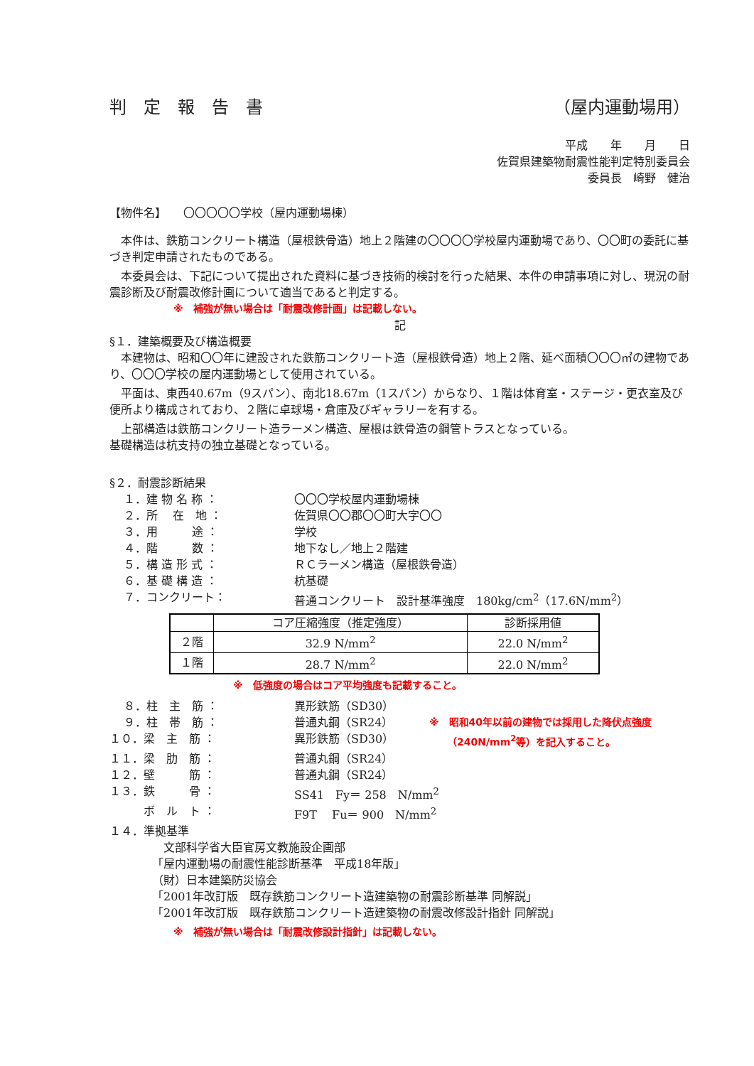判　定　報　告　書 （屋内運動場用）
平成　　年　　月　　日
佐賀県建築物耐震性能判定特別委員会
委員長　崎野　健治
【物件名】　　〇〇〇〇〇学校（屋内運動場棟）
本件は、鉄筋コンクリート構造（屋根鉄骨造）地上２階建の〇〇〇〇学校屋内運動場であり、〇〇町の委託に基づき判定申請されたものである。
本委員会は、下記について提出された資料に基づき技術的検討を行った結果、本件の申請事項に対し、現況の耐震診断及び耐震改修計画について適当であると判定する。
※　補強が無い場合は「耐震改修計画」は記載しない。
記
§１．建築概要及び構造概要
本建物は、昭和〇〇年に建設された鉄筋コンクリート造（屋根鉄骨造）地上２階、延べ面積〇〇〇㎡の建物であり、〇〇〇学校の屋内運動場として使用されている。
平面は、東西40.67m（9スパン）、南北18.67m（1スパン）からなり、１階は体育室・ステージ・更衣室及び便所より構成されており、２階に卓球場・倉庫及びギャラリーを有する。
上部構造は鉄筋コンクリート造ラーメン構造、屋根は鉄骨造の鋼管トラスとなっている。
基礎構造は杭支持の独立基礎となっている。
§２．耐震診断結果
１．建 物 名 称 ： 〇〇〇学校屋内運動場棟
２．所　 在　地 ： 佐賀県〇〇郡〇〇町大字〇〇
３．用　　　途 ： 学校
４．階　　　数 ： 地下なし／地上２階建
５．構 造 形 式 ： ＲＣラーメン構造（屋根鉄骨造）
６．基 礎 構 造 ： 杭基礎
７．コンクリート： 普通コンクリート　設計基準強度　180kg/cm<sup>2</sup>（17.6N/mm<sup>2</sup>）
| | コア圧縮強度（推定強度） | 診断採用値 |
| --- | --- | --- |
| ２階 | 32.9 N/mm<sup>2</sup> | 22.0 N/mm<sup>2</sup> |
| １階 | 28.7 N/mm<sup>2</sup> | 22.0 N/mm<sup>2</sup> |
※　低強度の場合はコア平均強度も記載すること。
８．柱　主　筋 ： 異形鉄筋（SD30）
９．柱　帯　筋 ： 普通丸鋼（SR24） ※　昭和40年以前の建物では採用した降伏点強度
１０．梁　主　筋 ： 異形鉄筋（SD30） （240N/mm<sup>2</sup>等）を記入すること。
１１．梁　肋　筋 ： 普通丸鋼（SR24）
１２．壁　　　筋 ： 普通丸鋼（SR24）
１３．鉄　　　骨 ： SS41　Fy＝ 258　N/mm<sup>2</sup>
　　　ボ　ル　ト ： F9T　 Fu＝ 900　N/mm<sup>2</sup>
１４．準拠基準
　文部科学省大臣官房文教施設企画部
「屋内運動場の耐震性能診断基準　平成18年版」
（財）日本建築防災協会
「2001年改訂版　既存鉄筋コンクリート造建築物の耐震診断基準 同解説」
「2001年改訂版　既存鉄筋コンクリート造建築物の耐震改修設計指針 同解説」
※　補強が無い場合は「耐震改修設計指針」は記載しない。